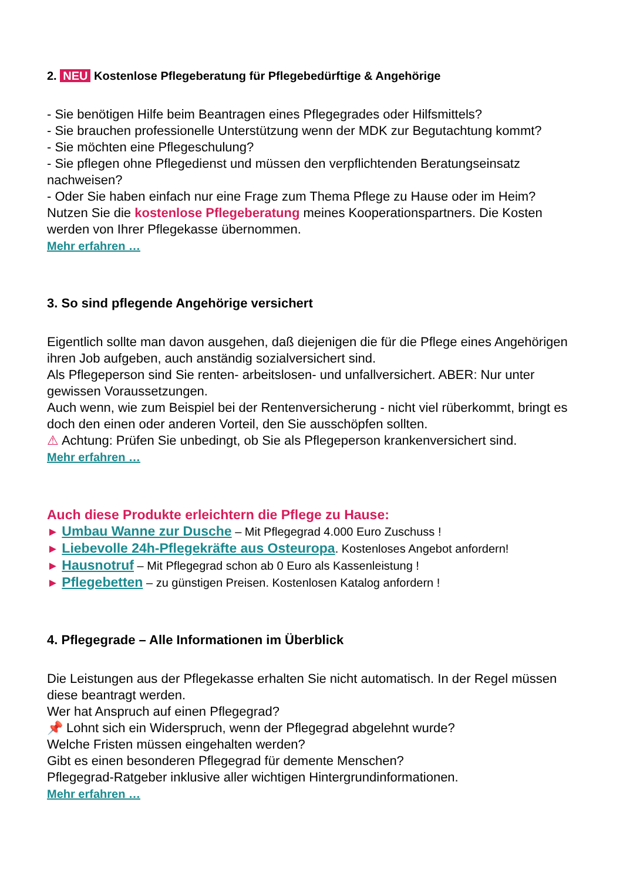2. NEU Kostenlose Pflegeberatung für Pflegebedürftige & Angehörige
- Sie benötigen Hilfe beim Beantragen eines Pflegegrades oder Hilfsmittels?
- Sie brauchen professionelle Unterstützung wenn der MDK zur Begutachtung kommt?
- Sie möchten eine Pflegeschulung?
- Sie pflegen ohne Pflegedienst und müssen den verpflichtenden Beratungseinsatz nachweisen?
- Oder Sie haben einfach nur eine Frage zum Thema Pflege zu Hause oder im Heim?
Nutzen Sie die kostenlose Pflegeberatung meines Kooperationspartners. Die Kosten werden von Ihrer Pflegekasse übernommen.
Mehr erfahren …
3. So sind pflegende Angehörige versichert
Eigentlich sollte man davon ausgehen, daß diejenigen die für die Pflege eines Angehörigen ihren Job aufgeben, auch anständig sozialversichert sind.
Als Pflegeperson sind Sie renten- arbeitslosen- und unfallversichert. ABER: Nur unter gewissen Voraussetzungen.
Auch wenn, wie zum Beispiel bei der Rentenversicherung - nicht viel rüberkommt, bringt es doch den einen oder anderen Vorteil, den Sie ausschöpfen sollten.
⚠ Achtung: Prüfen Sie unbedingt, ob Sie als Pflegeperson krankenversichert sind.
Mehr erfahren …
Auch diese Produkte erleichtern die Pflege zu Hause:
► Umbau Wanne zur Dusche – Mit Pflegegrad 4.000 Euro Zuschuss !
► Liebevolle 24h-Pflegekräfte aus Osteuropa. Kostenloses Angebot anfordern!
► Hausnotruf – Mit Pflegegrad schon ab 0 Euro als Kassenleistung !
► Pflegebetten – zu günstigen Preisen. Kostenlosen Katalog anfordern !
4. Pflegegrade – Alle Informationen im Überblick
Die Leistungen aus der Pflegekasse erhalten Sie nicht automatisch. In der Regel müssen diese beantragt werden.
Wer hat Anspruch auf einen Pflegegrad?
📌 Lohnt sich ein Widerspruch, wenn der Pflegegrad abgelehnt wurde?
Welche Fristen müssen eingehalten werden?
Gibt es einen besonderen Pflegegrad für demente Menschen?
Pflegegrad-Ratgeber inklusive aller wichtigen Hintergrundinformationen.
Mehr erfahren …